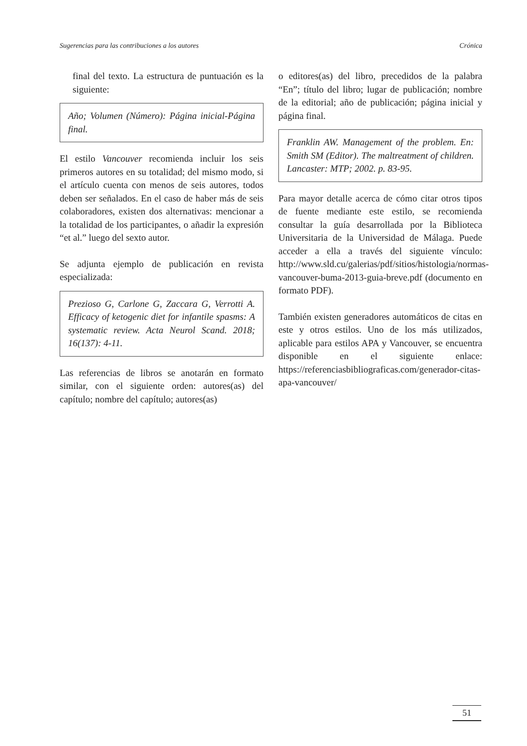Sugerencias para las contribuciones a los autores Crónica
final del texto. La estructura de puntuación es la siguiente:
Año; Volumen (Número): Página inicial-Página final.
El estilo Vancouver recomienda incluir los seis primeros autores en su totalidad; del mismo modo, si el artículo cuenta con menos de seis autores, todos deben ser señalados. En el caso de haber más de seis colaboradores, existen dos alternativas: mencionar a la totalidad de los participantes, o añadir la expresión “et al.” luego del sexto autor.
Se adjunta ejemplo de publicación en revista especializada:
Prezioso G, Carlone G, Zaccara G, Verrotti A. Efficacy of ketogenic diet for infantile spasms: A systematic review. Acta Neurol Scand. 2018; 16(137): 4-11.
Las referencias de libros se anotarán en formato similar, con el siguiente orden: autores(as) del capítulo; nombre del capítulo; autores(as)
o editores(as) del libro, precedidos de la palabra “En”; título del libro; lugar de publicación; nombre de la editorial; año de publicación; página inicial y página final.
Franklin AW. Management of the problem. En: Smith SM (Editor). The maltreatment of children. Lancaster: MTP; 2002. p. 83-95.
Para mayor detalle acerca de cómo citar otros tipos de fuente mediante este estilo, se recomienda consultar la guía desarrollada por la Biblioteca Universitaria de la Universidad de Málaga. Puede acceder a ella a través del siguiente vínculo: http://www.sld.cu/galerias/pdf/sitios/histologia/normas-vancouver-buma-2013-guia-breve.pdf (documento en formato PDF).
También existen generadores automáticos de citas en este y otros estilos. Uno de los más utilizados, aplicable para estilos APA y Vancouver, se encuentra disponible en el siguiente enlace: https://referenciasbibliograficas.com/generador-citas-apa-vancouver/
51